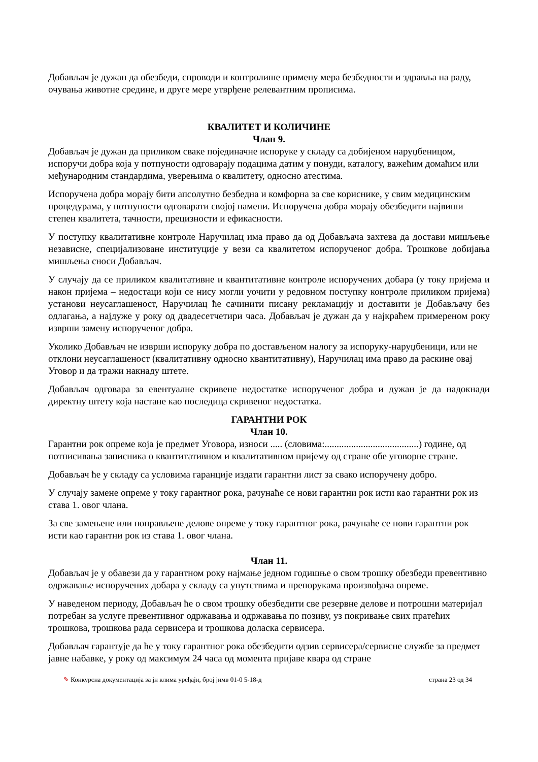Добављач је дужан да обезбеди, спроводи и контролише примену мера безбедности и здравља на раду, очувања животне средине, и друге мере утврђене релевантним прописима.
КВАЛИТЕТ И КОЛИЧИНЕ
Члан 9.
Добављач је дужан да приликом сваке појединачне испоруке у складу са добијеном наруџбеницом, испоручи добра која у потпуности одговарају подацима датим у понуди, каталогу, важећим домаћим или међународним стандардима, уверењима о квалитету, односно атестима.
Испоручена добра морају бити апсолутно безбедна и комфорна за све кориснике, у свим медицинским процедурама, у потпуности одговарати својој намени. Испоручена добра морају обезбедити највиши степен квалитета, тачности, прецизности и ефикасности.
У поступку квалитативне контроле Наручилац има право да од Добављача захтева да достави мишљење независне, специјализоване институције у вези са квалитетом испорученог добра. Трошкове добијања мишљења сноси Добављач.
У случају да се приликом квалитативне и квантитативне контроле испоручених добара (у току пријема и након пријема – недостаци који се нису могли уочити у редовном поступку контроле приликом пријема) установи неусаглашеност, Наручилац ће сачинити писану рекламацију и доставити је Добављачу без одлагања, а најдуже у року од двадесетчетири часа. Добављач је дужан да у најкраћем примереном року изврши замену испорученог добра.
Уколико Добављач не изврши испоруку добра по достављеном налогу за испоруку-наруџбеници, или не отклони неусаглашеност (квалитативну односно квантитативну), Наручилац има право да раскине овај Уговор и да тражи накнаду штете.
Добављач одговара за евентуалне скривене недостатке испорученог добра и дужан је да надокнади директну штету која настане као последица скривеног недостатка.
ГАРАНТНИ РОК
Члан 10.
Гарантни рок опреме која је предмет Уговора, износи ..... (словима:.......................................) године, од потписивања записника о квантитативном и квалитативном пријему од стране обе уговорне стране.
Добављач ће у складу са условима гаранције издати гарантни лист за свако испоручену добро.
У случају замене опреме у току гарантног рока, рачунаће се нови гарантни рок исти као гарантни рок из става 1. овог члана.
За све замењене или поправљене делове опреме у току гарантног рока, рачунаће се нови гарантни рок исти као гарантни рок из става 1. овог члана.
Члан 11.
Добављач је у обавези да у гарантном року најмање једном годишње о свом трошку обезбеди превентивно одржавање испоручених добара у складу са упутствима и препорукама произвођача опреме.
У наведеном периоду, Добављач ће о свом трошку обезбедити све резервне делове и потрошни материјал потребан за услуге превентивног одржавања и одржавања по позиву, уз покривање свих пратећих трошкова, трошкова рада сервисера и трошкова доласка сервисера.
Добављач гарантује да ће у току гарантног рока обезбедити одзив сервисера/сервисне службе за предмет јавне набавке, у року од максимум 24 часа од момента пријаве квара од стране
✎ Конкурсна документација за јн клима уређаји, број јнмв 01-0 5-18-д страна 23 од 34